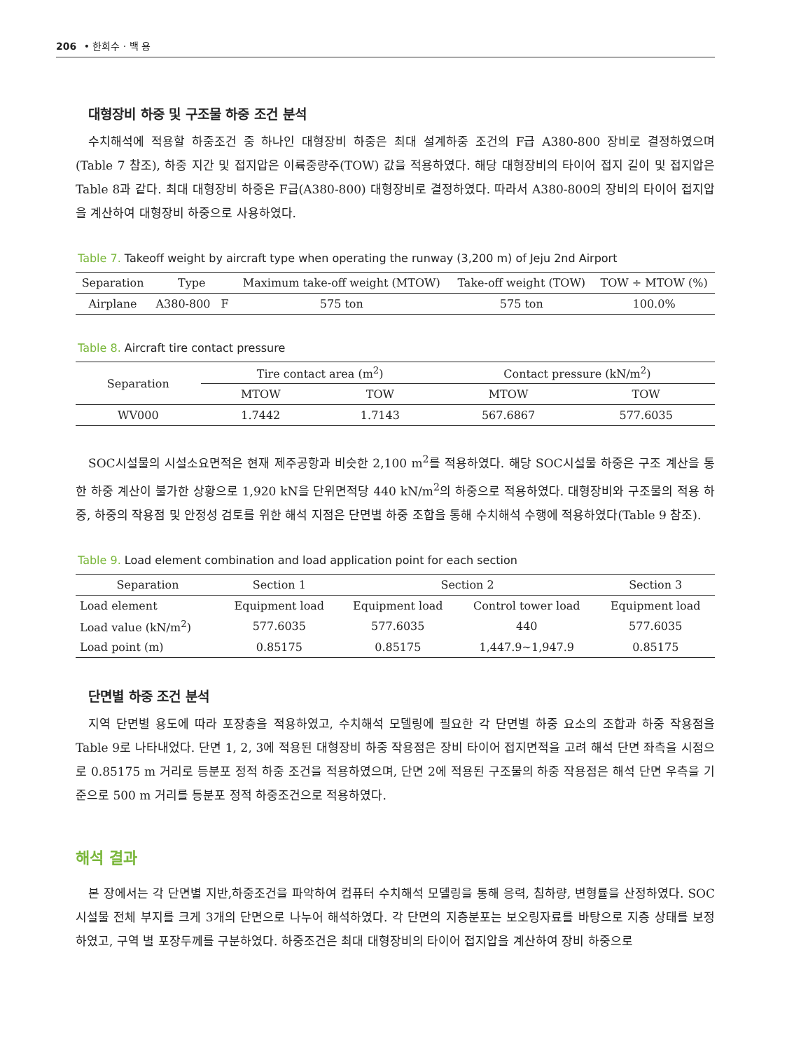206 • 한희수 · 백 용
대형장비 하중 및 구조물 하중 조건 분석
수치해석에 적용할 하중조건 중 하나인 대형장비 하중은 최대 설계하중 조건의 F급 A380-800 장비로 결정하였으며 (Table 7 참조), 하중 지간 및 접지압은 이륙중량주(TOW) 값을 적용하였다. 해당 대형장비의 타이어 접지 길이 및 접지압은 Table 8과 같다. 최대 대형장비 하중은 F급(A380-800) 대형장비로 결정하였다. 따라서 A380-800의 장비의 타이어 접지압을 계산하여 대형장비 하중으로 사용하였다.
Table 7. Takeoff weight by aircraft type when operating the runway (3,200 m) of Jeju 2nd Airport
| Separation | Type | | Maximum take-off weight (MTOW) | Take-off weight (TOW) | TOW ÷ MTOW (%) |
| --- | --- | --- | --- | --- | --- |
| Airplane | A380-800 | F | 575 ton | 575 ton | 100.0% |
Table 8. Aircraft tire contact pressure
| Separation | Tire contact area (m<sup>2</sup>) | | Contact pressure (kN/m<sup>2</sup>) | |
| --- | --- | --- | --- | --- |
| | MTOW | TOW | MTOW | TOW |
| WV000 | 1.7442 | 1.7143 | 567.6867 | 577.6035 |
SOC시설물의 시설소요면적은 현재 제주공항과 비슷한 2,100 m<sup>2</sup>를 적용하였다. 해당 SOC시설물 하중은 구조 계산을 통한 하중 계산이 불가한 상황으로 1,920 kN을 단위면적당 440 kN/m<sup>2</sup>의 하중으로 적용하였다. 대형장비와 구조물의 적용 하중, 하중의 작용점 및 안정성 검토를 위한 해석 지점은 단면별 하중 조합을 통해 수치해석 수행에 적용하였다(Table 9 참조).
Table 9. Load element combination and load application point for each section
| Separation | Section 1 | Section 2 | | Section 3 |
| --- | --- | --- | --- | --- |
| Load element | Equipment load | Equipment load | Control tower load | Equipment load |
| Load value (kN/m<sup>2</sup>) | 577.6035 | 577.6035 | 440 | 577.6035 |
| Load point (m) | 0.85175 | 0.85175 | 1,447.9~1,947.9 | 0.85175 |
단면별 하중 조건 분석
지역 단면별 용도에 따라 포장층을 적용하였고, 수치해석 모델링에 필요한 각 단면별 하중 요소의 조합과 하중 작용점을 Table 9로 나타내었다. 단면 1, 2, 3에 적용된 대형장비 하중 작용점은 장비 타이어 접지면적을 고려 해석 단면 좌측을 시점으로 0.85175 m 거리로 등분포 정적 하중 조건을 적용하였으며, 단면 2에 적용된 구조물의 하중 작용점은 해석 단면 우측을 기준으로 500 m 거리를 등분포 정적 하중조건으로 적용하였다.
해석 결과
본 장에서는 각 단면별 지반,하중조건을 파악하여 컴퓨터 수치해석 모델링을 통해 응력, 침하량, 변형률을 산정하였다. SOC시설물 전체 부지를 크게 3개의 단면으로 나누어 해석하였다. 각 단면의 지층분포는 보오링자료를 바탕으로 지층 상태를 보정하였고, 구역 별 포장두께를 구분하였다. 하중조건은 최대 대형장비의 타이어 접지압을 계산하여 장비 하중으로